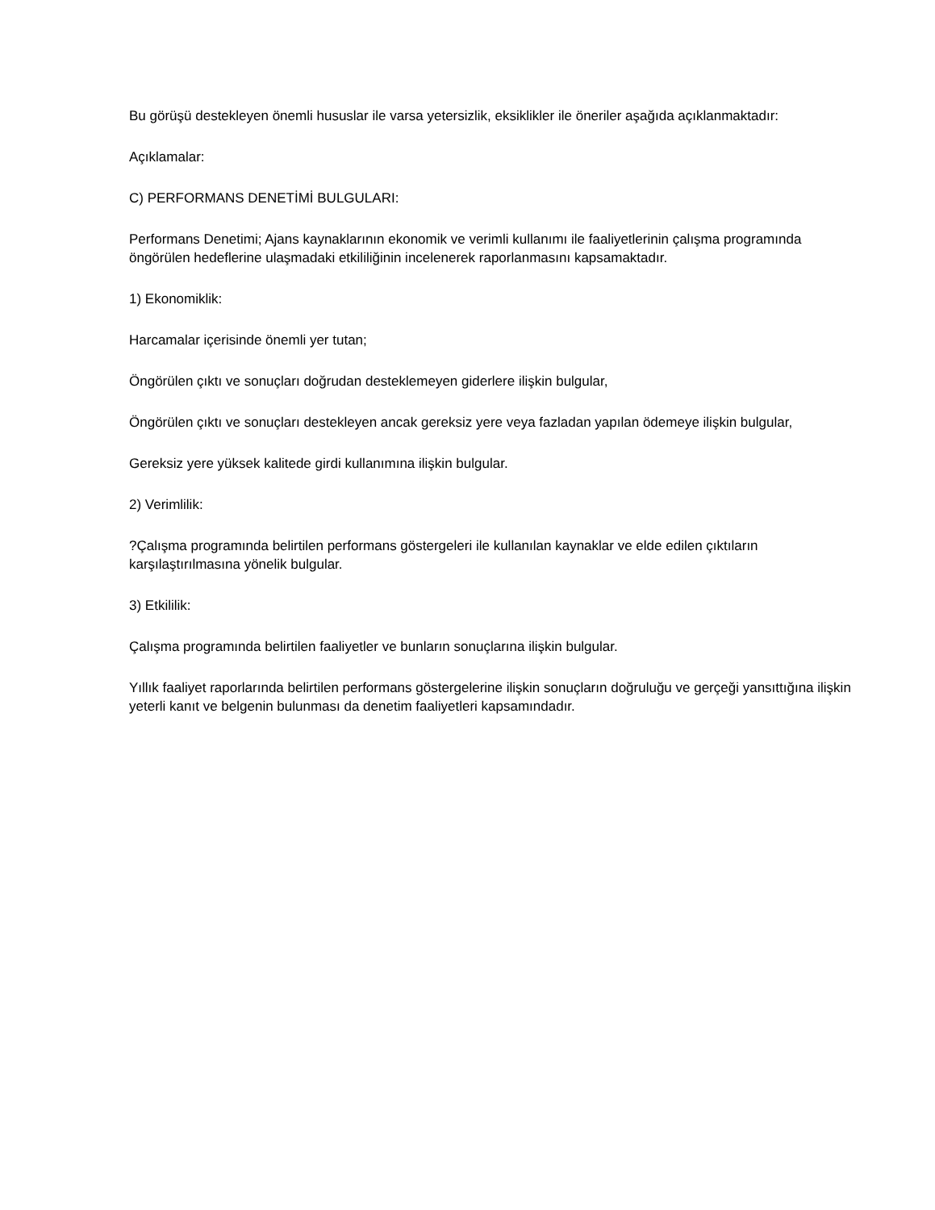Bu görüşü destekleyen önemli hususlar ile varsa yetersizlik, eksiklikler ile öneriler aşağıda açıklanmaktadır:
Açıklamalar:
C) PERFORMANS DENETİMİ BULGULARI:
Performans Denetimi; Ajans kaynaklarının ekonomik ve verimli kullanımı ile faaliyetlerinin çalışma programında öngörülen hedeflerine ulaşmadaki etkililiğinin incelenerek raporlanmasını kapsamaktadır.
1) Ekonomiklik:
Harcamalar içerisinde önemli yer tutan;
Öngörülen çıktı ve sonuçları doğrudan desteklemeyen giderlere ilişkin bulgular,
Öngörülen çıktı ve sonuçları destekleyen ancak gereksiz yere veya fazladan yapılan ödemeye ilişkin bulgular,
Gereksiz yere yüksek kalitede girdi kullanımına ilişkin bulgular.
2) Verimlilik:
?Çalışma programında belirtilen performans göstergeleri ile kullanılan kaynaklar ve elde edilen çıktıların karşılaştırılmasına yönelik bulgular.
3) Etkililik:
Çalışma programında belirtilen faaliyetler ve bunların sonuçlarına ilişkin bulgular.
Yıllık faaliyet raporlarında belirtilen performans göstergelerine ilişkin sonuçların doğruluğu ve gerçeği yansıttığına ilişkin yeterli kanıt ve belgenin bulunması da denetim faaliyetleri kapsamındadır.